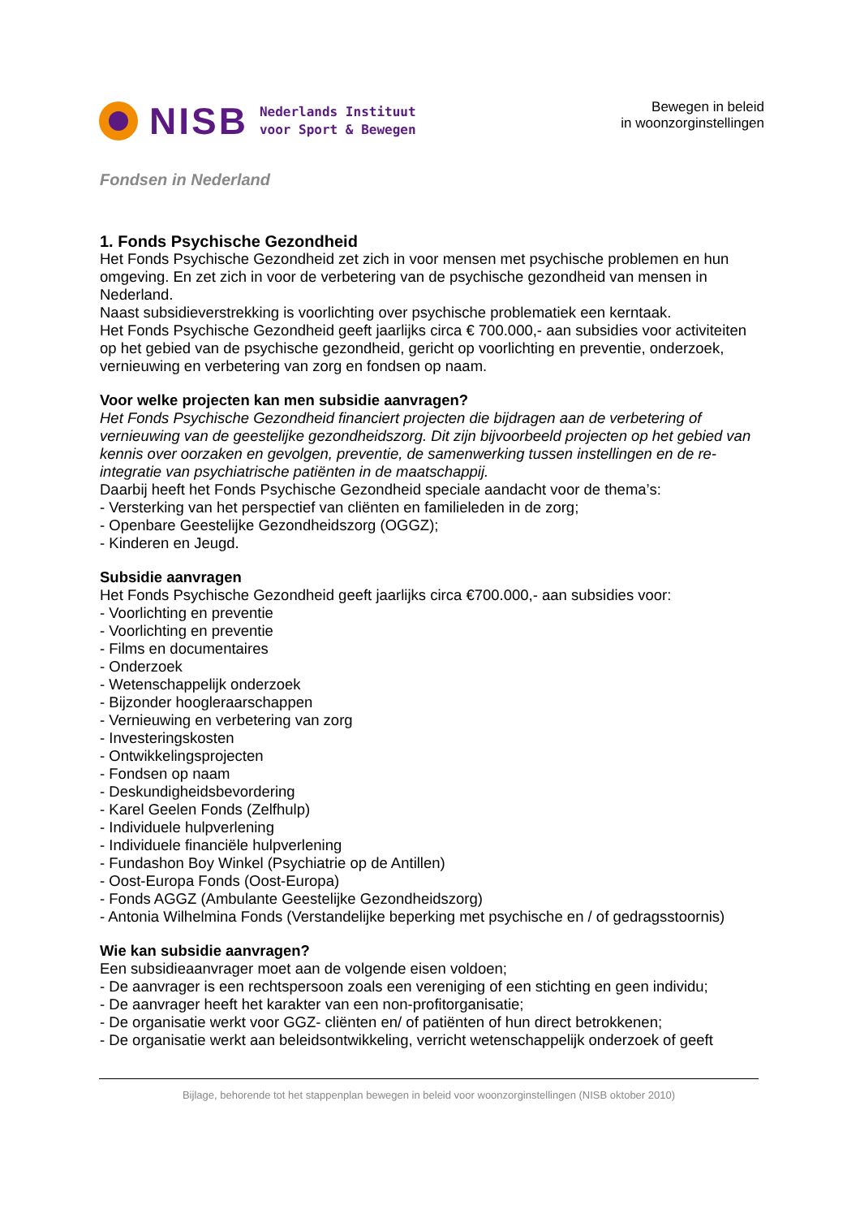NISB
Nederlands Instituut
voor Sport & Bewegen
Bewegen in beleid
in woonzorginstellingen
Fondsen in Nederland
1. Fonds Psychische Gezondheid
Het Fonds Psychische Gezondheid zet zich in voor mensen met psychische problemen en hun omgeving. En zet zich in voor de verbetering van de psychische gezondheid van mensen in Nederland.
Naast subsidieverstrekking is voorlichting over psychische problematiek een kerntaak.
Het Fonds Psychische Gezondheid geeft jaarlijks circa € 700.000,- aan subsidies voor activiteiten op het gebied van de psychische gezondheid, gericht op voorlichting en preventie, onderzoek, vernieuwing en verbetering van zorg en fondsen op naam.
Voor welke projecten kan men subsidie aanvragen?
Het Fonds Psychische Gezondheid financiert projecten die bijdragen aan de verbetering of vernieuwing van de geestelijke gezondheidszorg. Dit zijn bijvoorbeeld projecten op het gebied van kennis over oorzaken en gevolgen, preventie, de samenwerking tussen instellingen en de re-integratie van psychiatrische patiënten in de maatschappij.
Daarbij heeft het Fonds Psychische Gezondheid speciale aandacht voor de thema’s:
- Versterking van het perspectief van cliënten en familieleden in de zorg;
- Openbare Geestelijke Gezondheidszorg (OGGZ);
- Kinderen en Jeugd.
Subsidie aanvragen
Het Fonds Psychische Gezondheid geeft jaarlijks circa €700.000,- aan subsidies voor:
- Voorlichting en preventie
- Voorlichting en preventie
- Films en documentaires
- Onderzoek
- Wetenschappelijk onderzoek
- Bijzonder hoogleraarschappen
- Vernieuwing en verbetering van zorg
- Investeringskosten
- Ontwikkelingsprojecten
- Fondsen op naam
- Deskundigheidsbevordering
- Karel Geelen Fonds (Zelfhulp)
- Individuele hulpverlening
- Individuele financiële hulpverlening
- Fundashon Boy Winkel (Psychiatrie op de Antillen)
- Oost-Europa Fonds (Oost-Europa)
- Fonds AGGZ (Ambulante Geestelijke Gezondheidszorg)
- Antonia Wilhelmina Fonds (Verstandelijke beperking met psychische en / of gedragsstoornis)
Wie kan subsidie aanvragen?
Een subsidieaanvrager moet aan de volgende eisen voldoen;
- De aanvrager is een rechtspersoon zoals een vereniging of een stichting en geen individu;
- De aanvrager heeft het karakter van een non-profitorganisatie;
- De organisatie werkt voor GGZ- cliënten en/ of patiënten of hun direct betrokkenen;
- De organisatie werkt aan beleidsontwikkeling, verricht wetenschappelijk onderzoek of geeft
Bijlage, behorende tot het stappenplan bewegen in beleid voor woonzorginstellingen (NISB oktober 2010)